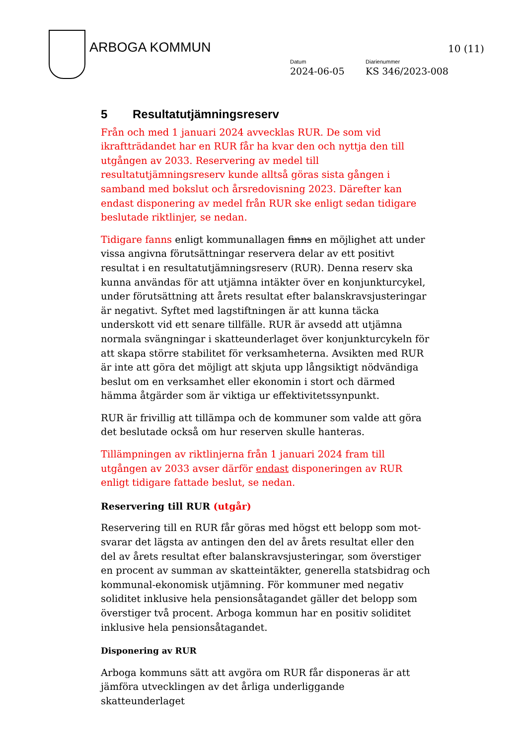ARBOGA KOMMUN 10 (11)
Datum
2024-06-05
Diarienummer
KS 346/2023-008
5 Resultatutjämningsreserv
Från och med 1 januari 2024 avvecklas RUR. De som vid ikraftträdandet har en RUR får ha kvar den och nyttja den till utgången av 2033. Reservering av medel till resultatutjämningsreserv kunde alltså göras sista gången i samband med bokslut och årsredovisning 2023. Därefter kan endast disponering av medel från RUR ske enligt sedan tidigare beslutade riktlinjer, se nedan.
Tidigare fanns enligt kommunallagen finns en möjlighet att under vissa angivna förutsättningar reservera delar av ett positivt resultat i en resultatutjämningsreserv (RUR). Denna reserv ska kunna användas för att utjämna intäkter över en konjunkturcykel, under förutsättning att årets resultat efter balanskravsjusteringar är negativt. Syftet med lagstiftningen är att kunna täcka underskott vid ett senare tillfälle. RUR är avsedd att utjämna normala svängningar i skatteunderlaget över konjunkturcykeln för att skapa större stabilitet för verksamheterna. Avsikten med RUR är inte att göra det möjligt att skjuta upp långsiktigt nödvändiga beslut om en verksamhet eller ekonomin i stort och därmed hämma åtgärder som är viktiga ur effektivitetssynpunkt.
RUR är frivillig att tillämpa och de kommuner som valde att göra det beslutade också om hur reserven skulle hanteras.
Tillämpningen av riktlinjerna från 1 januari 2024 fram till utgången av 2033 avser därför endast disponeringen av RUR enligt tidigare fattade beslut, se nedan.
Reservering till RUR (utgår)
Reservering till en RUR får göras med högst ett belopp som mot-svarar det lägsta av antingen den del av årets resultat eller den del av årets resultat efter balanskravsjusteringar, som överstiger en procent av summan av skatteintäkter, generella statsbidrag och kommunal-ekonomisk utjämning. För kommuner med negativ soliditet inklusive hela pensionsåtagandet gäller det belopp som överstiger två procent. Arboga kommun har en positiv soliditet inklusive hela pensionsåtagandet.
Disponering av RUR
Arboga kommuns sätt att avgöra om RUR får disponeras är att jämföra utvecklingen av det årliga underliggande skatteunderlaget